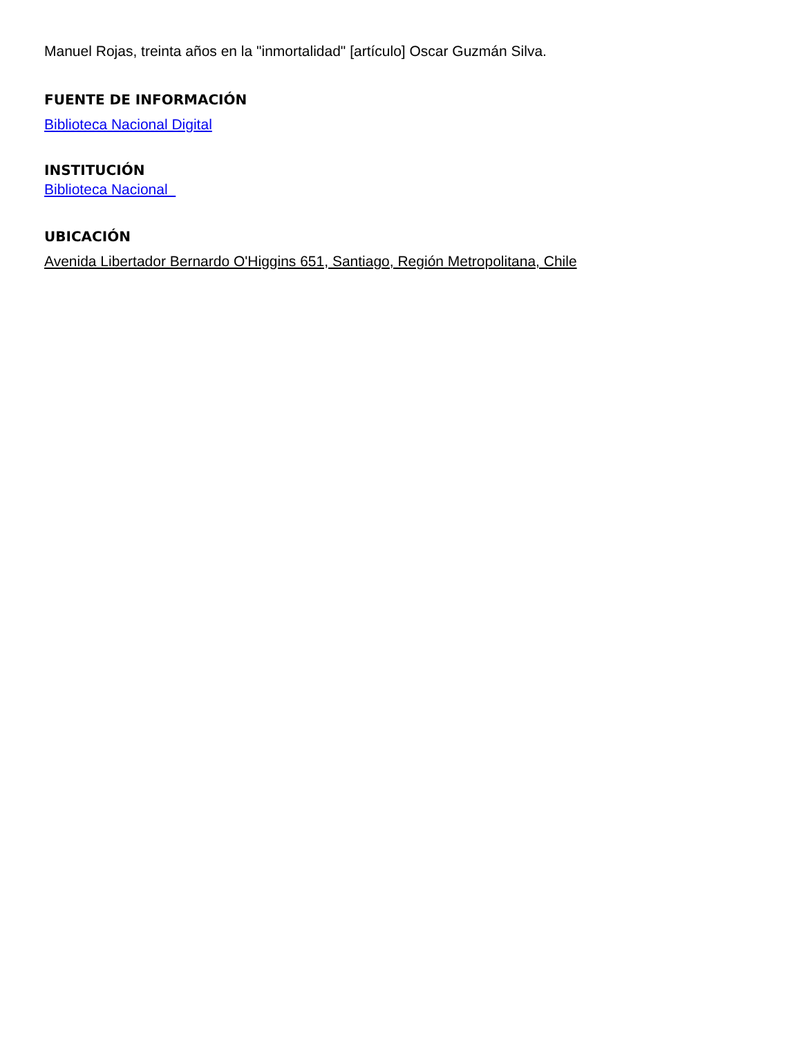Manuel Rojas, treinta años en la "inmortalidad" [artículo] Oscar Guzmán Silva.
FUENTE DE INFORMACIÓN
Biblioteca Nacional Digital
INSTITUCIÓN
Biblioteca Nacional
UBICACIÓN
Avenida Libertador Bernardo O'Higgins 651, Santiago, Región Metropolitana, Chile